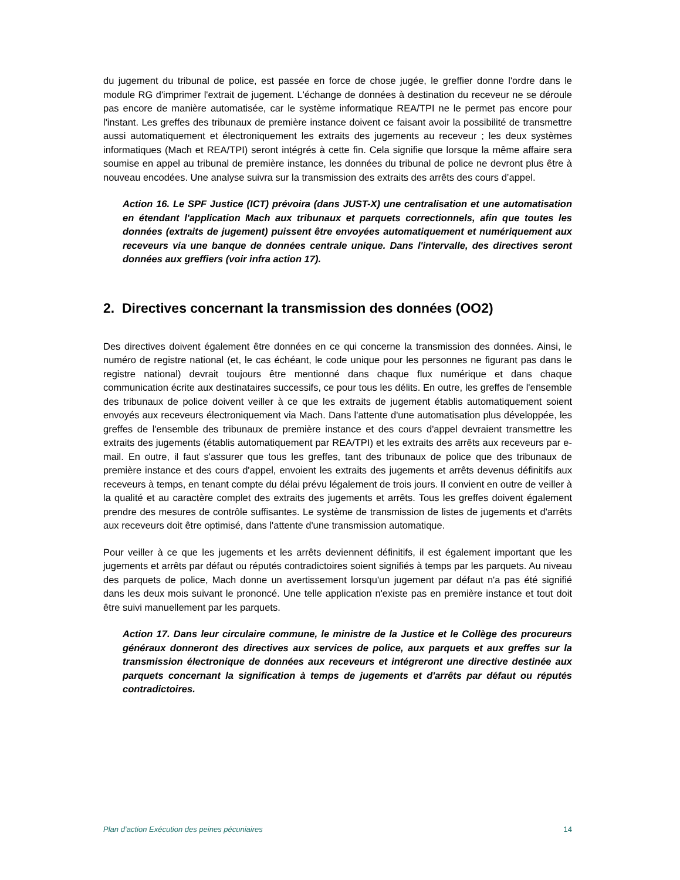du jugement du tribunal de police, est passée en force de chose jugée, le greffier donne l'ordre dans le module RG d'imprimer l'extrait de jugement. L'échange de données à destination du receveur ne se déroule pas encore de manière automatisée, car le système informatique REA/TPI ne le permet pas encore pour l'instant. Les greffes des tribunaux de première instance doivent ce faisant avoir la possibilité de transmettre aussi automatiquement et électroniquement les extraits des jugements au receveur ; les deux systèmes informatiques (Mach et REA/TPI) seront intégrés à cette fin. Cela signifie que lorsque la même affaire sera soumise en appel au tribunal de première instance, les données du tribunal de police ne devront plus être à nouveau encodées. Une analyse suivra sur la transmission des extraits des arrêts des cours d’appel.
Action 16. Le SPF Justice (ICT) prévoira (dans JUST-X) une centralisation et une automatisation en étendant l'application Mach aux tribunaux et parquets correctionnels, afin que toutes les données (extraits de jugement) puissent être envoyées automatiquement et numériquement aux receveurs via une banque de données centrale unique. Dans l'intervalle, des directives seront données aux greffiers (voir infra action 17).
2. Directives concernant la transmission des données (OO2)
Des directives doivent également être données en ce qui concerne la transmission des données. Ainsi, le numéro de registre national (et, le cas échéant, le code unique pour les personnes ne figurant pas dans le registre national) devrait toujours être mentionné dans chaque flux numérique et dans chaque communication écrite aux destinataires successifs, ce pour tous les délits. En outre, les greffes de l'ensemble des tribunaux de police doivent veiller à ce que les extraits de jugement établis automatiquement soient envoyés aux receveurs électroniquement via Mach. Dans l'attente d'une automatisation plus développée, les greffes de l'ensemble des tribunaux de première instance et des cours d'appel devraient transmettre les extraits des jugements (établis automatiquement par REA/TPI) et les extraits des arrêts aux receveurs par e-mail. En outre, il faut s'assurer que tous les greffes, tant des tribunaux de police que des tribunaux de première instance et des cours d'appel, envoient les extraits des jugements et arrêts devenus définitifs aux receveurs à temps, en tenant compte du délai prévu légalement de trois jours. Il convient en outre de veiller à la qualité et au caractère complet des extraits des jugements et arrêts. Tous les greffes doivent également prendre des mesures de contrôle suffisantes. Le système de transmission de listes de jugements et d'arrêts aux receveurs doit être optimisé, dans l'attente d'une transmission automatique.
Pour veiller à ce que les jugements et les arrêts deviennent définitifs, il est également important que les jugements et arrêts par défaut ou réputés contradictoires soient signifiés à temps par les parquets. Au niveau des parquets de police, Mach donne un avertissement lorsqu'un jugement par défaut n'a pas été signifié dans les deux mois suivant le prononcé. Une telle application n'existe pas en première instance et tout doit être suivi manuellement par les parquets.
Action 17. Dans leur circulaire commune, le ministre de la Justice et le Collège des procureurs généraux donneront des directives aux services de police, aux parquets et aux greffes sur la transmission électronique de données aux receveurs et intégreront une directive destinée aux parquets concernant la signification à temps de jugements et d'arrêts par défaut ou réputés contradictoires.
Plan d’action Exécution des peines pécuniaires 14